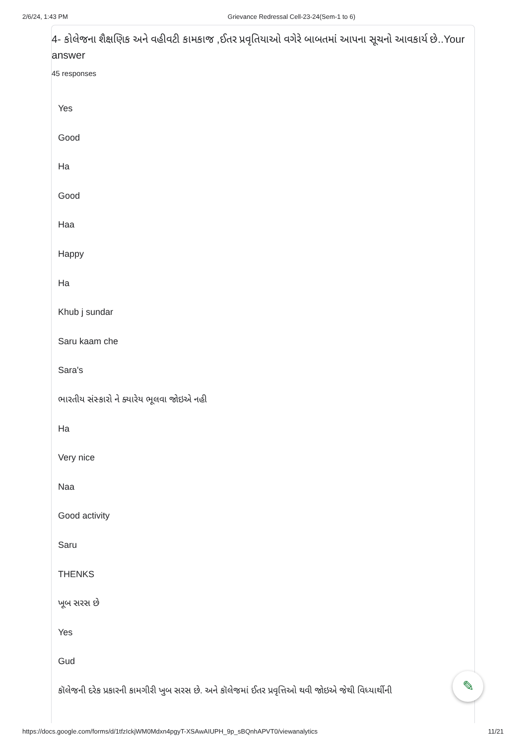2/6/24, 1:43 PM Grievance Redressal Cell-23-24(Sem-1 to 6)
4- કોલેજના શૈક્ષણિક અને વહીવટી કામકાજ ,ઈતર પ્રવૃતિયાઓ વગેરે બાબતમાં આપના સૂચનો આવકાર્ય છે..Your answer
45 responses
Yes
Good
Ha
Good
Haa
Happy
Ha
Khub j sundar
Saru kaam che
Sara's
ભારતીય સંસ્કારો ને ક્યારેય ભૂલવા જોઇએ નહી
Ha
Very nice
Naa
Good activity
Saru
THENKS
ખૂબ સરસ છે
Yes
Gud
કૉલેજની દરેક પ્રકારની કામગીરી ખુબ સરસ છે. અને કૉલેજમાં ઈતર પ્રવૃત્તિઓ થવી જોઇએ જેથી વિધ્યાર્થીની
✎
https://docs.google.com/forms/d/1tfzIckjWM0Mdxn4pgyT-XSAwAIUPH_9p_sBQnhAPVT0/viewanalytics 11/21